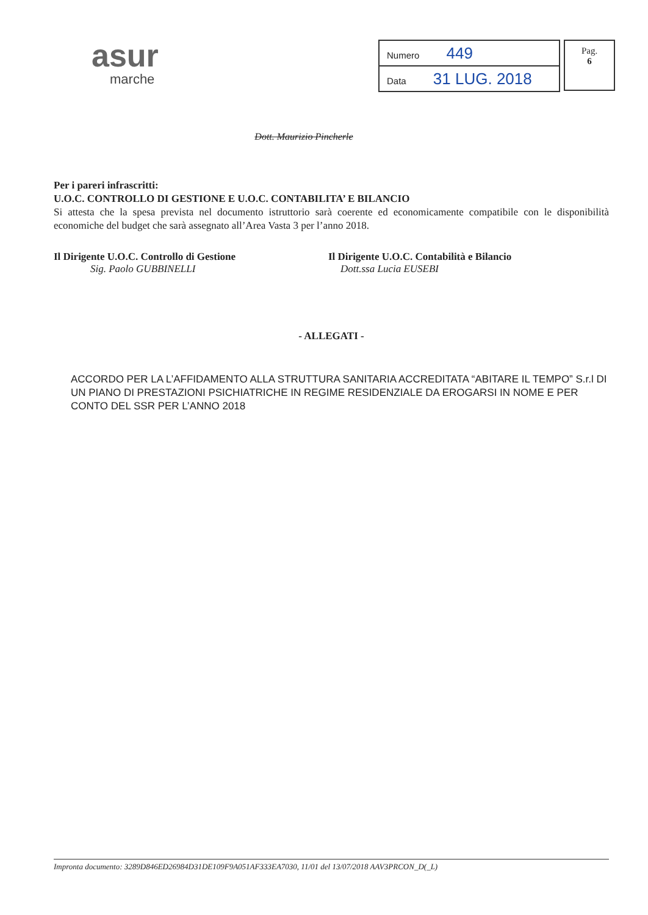asur
marche
| Numero 449 |
| Data 31 LUG. 2018 |
Pag.
6
Dott. Maurizio Pincherle
Per i pareri infrascritti:
U.O.C. CONTROLLO DI GESTIONE E U.O.C. CONTABILITA’ E BILANCIO
Si attesta che la spesa prevista nel documento istruttorio sarà coerente ed economicamente compatibile con le disponibilità economiche del budget che sarà assegnato all’Area Vasta 3 per l’anno 2018.
Il Dirigente U.O.C. Controllo di Gestione
Sig. Paolo GUBBINELLI
Il Dirigente U.O.C. Contabilità e Bilancio
Dott.ssa Lucia EUSEBI
- ALLEGATI -
ACCORDO PER LA L’AFFIDAMENTO ALLA STRUTTURA SANITARIA ACCREDITATA “ABITARE IL TEMPO” S.r.l DI UN PIANO DI PRESTAZIONI PSICHIATRICHE IN REGIME RESIDENZIALE DA EROGARSI IN NOME E PER CONTO DEL SSR PER L’ANNO 2018
Impronta documento: 3289D846ED26984D31DE109F9A051AF333EA7030, 11/01 del 13/07/2018 AAV3PRCON_D(_L)